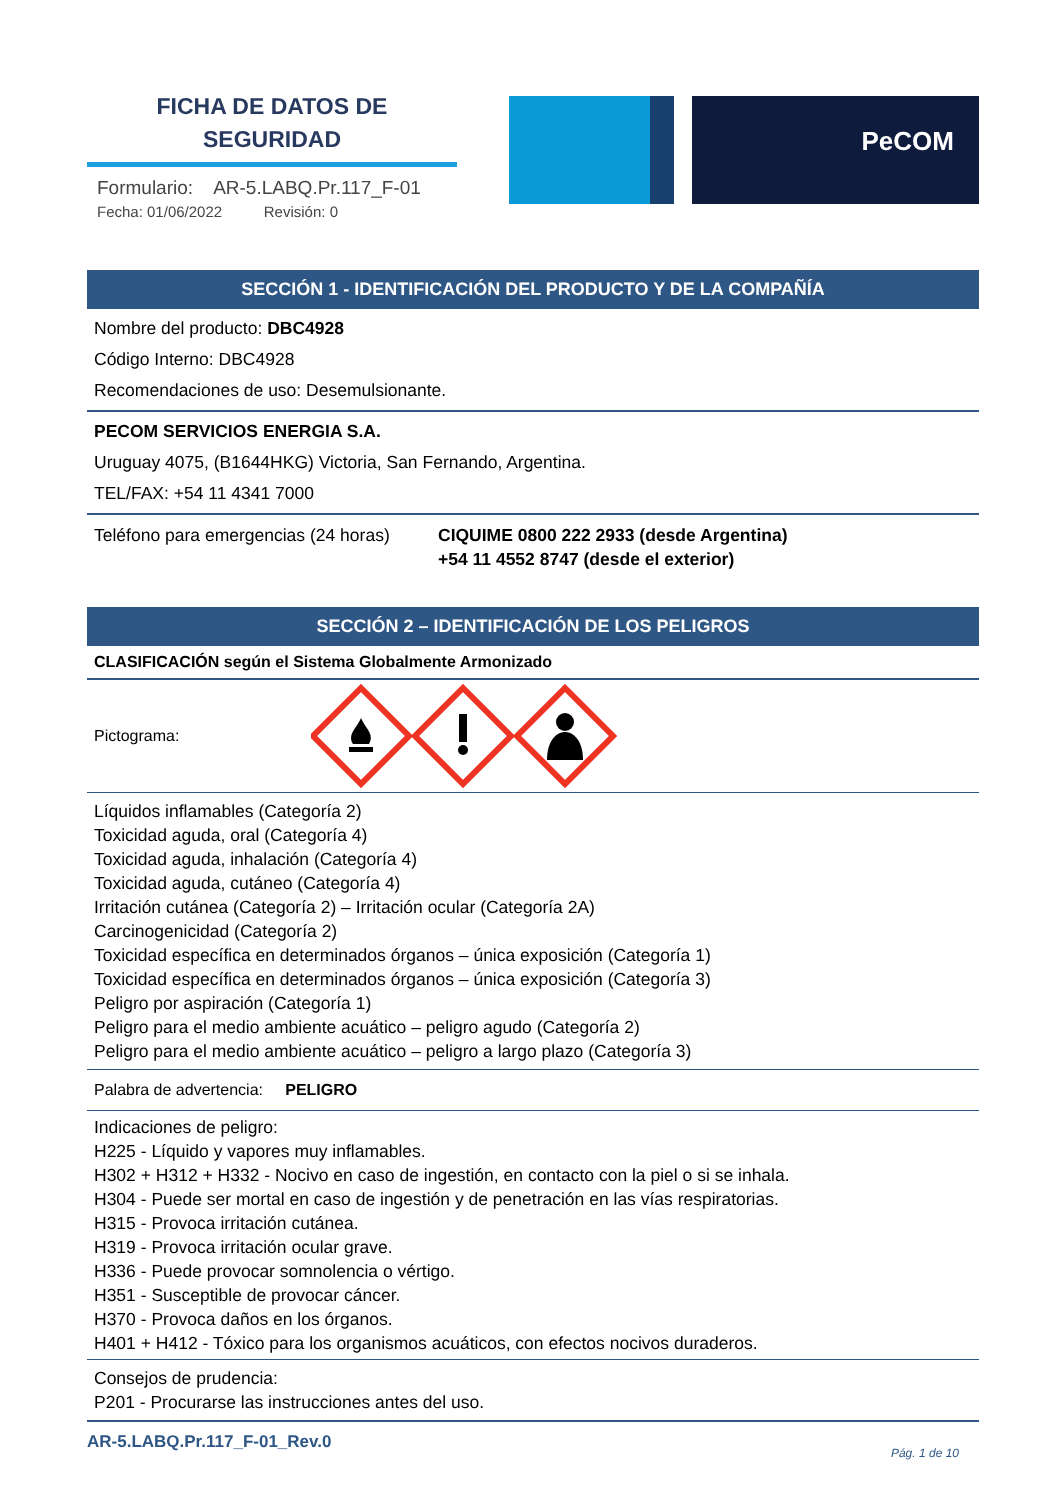FICHA DE DATOS DE
SEGURIDAD
Formulario: AR-5.LABQ.Pr.117_F-01
Fecha: 01/06/2022 Revisión: 0
PeCOM
SECCIÓN 1 - IDENTIFICACIÓN DEL PRODUCTO Y DE LA COMPAÑÍA
Nombre del producto: DBC4928
Código Interno: DBC4928
Recomendaciones de uso: Desemulsionante.
PECOM SERVICIOS ENERGIA S.A.
Uruguay 4075, (B1644HKG) Victoria, San Fernando, Argentina.
TEL/FAX: +54 11 4341 7000
Teléfono para emergencias (24 horas)
CIQUIME 0800 222 2933 (desde Argentina)
+54 11 4552 8747 (desde el exterior)
SECCIÓN 2 – IDENTIFICACIÓN DE LOS PELIGROS
CLASIFICACIÓN según el Sistema Globalmente Armonizado
Pictograma:
Líquidos inflamables (Categoría 2)
Toxicidad aguda, oral (Categoría 4)
Toxicidad aguda, inhalación (Categoría 4)
Toxicidad aguda, cutáneo (Categoría 4)
Irritación cutánea (Categoría 2) – Irritación ocular (Categoría 2A)
Carcinogenicidad (Categoría 2)
Toxicidad específica en determinados órganos – única exposición (Categoría 1)
Toxicidad específica en determinados órganos – única exposición (Categoría 3)
Peligro por aspiración (Categoría 1)
Peligro para el medio ambiente acuático – peligro agudo (Categoría 2)
Peligro para el medio ambiente acuático – peligro a largo plazo (Categoría 3)
Palabra de advertencia: PELIGRO
Indicaciones de peligro:
H225 - Líquido y vapores muy inflamables.
H302 + H312 + H332 - Nocivo en caso de ingestión, en contacto con la piel o si se inhala.
H304 - Puede ser mortal en caso de ingestión y de penetración en las vías respiratorias.
H315 - Provoca irritación cutánea.
H319 - Provoca irritación ocular grave.
H336 - Puede provocar somnolencia o vértigo.
H351 - Susceptible de provocar cáncer.
H370 - Provoca daños en los órganos.
H401 + H412 - Tóxico para los organismos acuáticos, con efectos nocivos duraderos.
Consejos de prudencia:
P201 - Procurarse las instrucciones antes del uso.
AR-5.LABQ.Pr.117_F-01_Rev.0 Pág. 1 de 10